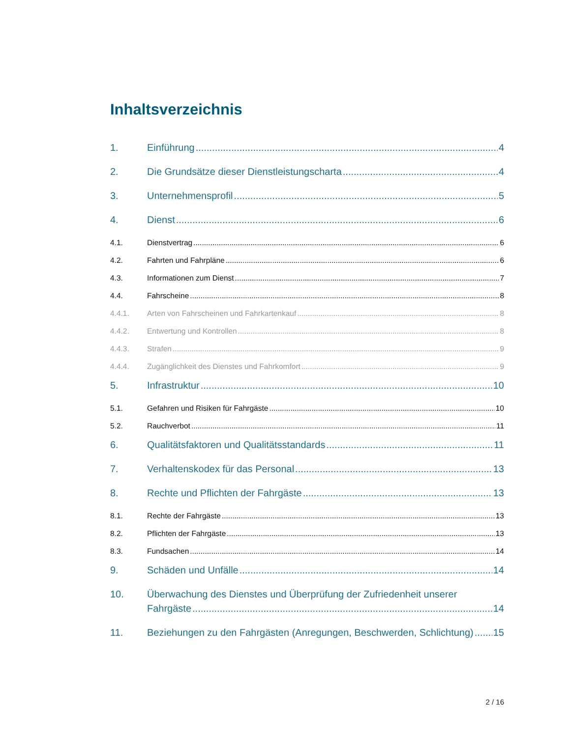Inhaltsverzeichnis
1. Einführung 4
2. Die Grundsätze dieser Dienstleistungscharta 4
3. Unternehmensprofil 5
4. Dienst 6
4.1. Dienstvertrag 6
4.2. Fahrten und Fahrpläne 6
4.3. Informationen zum Dienst 7
4.4. Fahrscheine 8
4.4.1. Arten von Fahrscheinen und Fahrkartenkauf 8
4.4.2. Entwertung und Kontrollen 8
4.4.3. Strafen 9
4.4.4. Zugänglichkeit des Dienstes und Fahrkomfort 9
5. Infrastruktur 10
5.1. Gefahren und Risiken für Fahrgäste 10
5.2. Rauchverbot 11
6. Qualitätsfaktoren und Qualitätsstandards 11
7. Verhaltenskodex für das Personal 13
8. Rechte und Pflichten der Fahrgäste 13
8.1. Rechte der Fahrgäste 13
8.2. Pflichten der Fahrgäste 13
8.3. Fundsachen 14
9. Schäden und Unfälle 14
10. Überwachung des Dienstes und Überprüfung der Zufriedenheit unserer
Fahrgäste 14
11. Beziehungen zu den Fahrgästen (Anregungen, Beschwerden, Schlichtung) 15
2 / 16